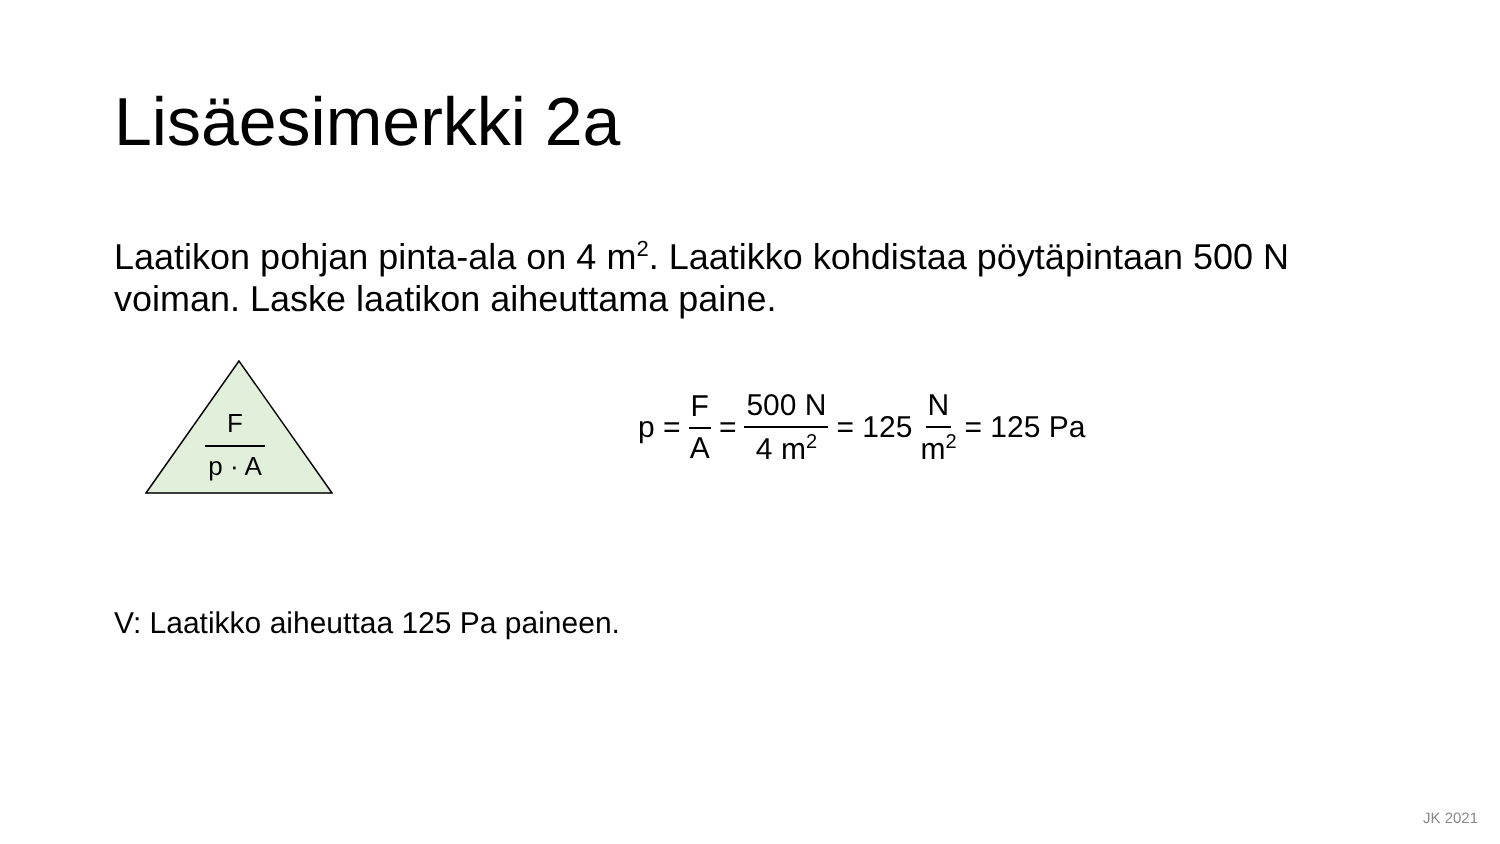Lisäesimerkki 2a
Laatikon pohjan pinta-ala on 4 m<sup>2</sup>. Laatikko kohdistaa pöytäpintaan 500 N voiman. Laske laatikon aiheuttama paine.
F
p · A
p = F A = 500 N 4 m<sup>2</sup> = 125 N m<sup>2</sup> = 125 Pa
V: Laatikko aiheuttaa 125 Pa paineen.
JK 2021